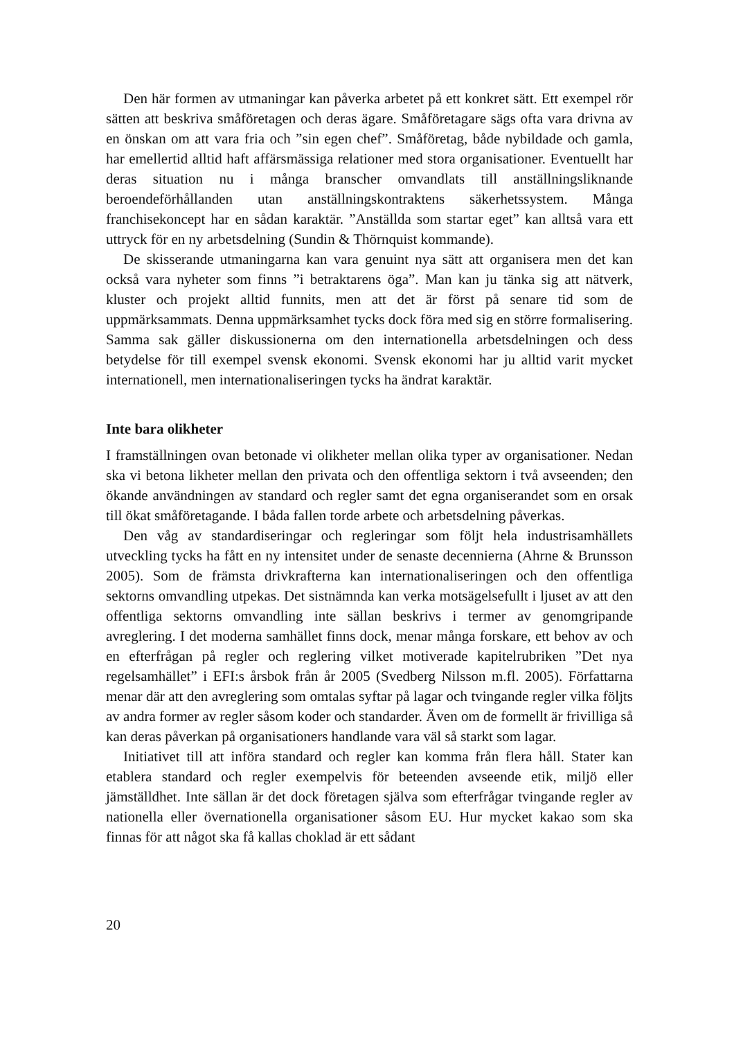Den här formen av utmaningar kan påverka arbetet på ett konkret sätt. Ett exempel rör sätten att beskriva småföretagen och deras ägare. Småföretagare sägs ofta vara drivna av en önskan om att vara fria och ”sin egen chef”. Småföretag, både nybildade och gamla, har emellertid alltid haft affärsmässiga relationer med stora organisationer. Eventuellt har deras situation nu i många branscher omvandlats till anställningsliknande beroendeförhållanden utan anställningskontraktens säkerhetssystem. Många franchisekoncept har en sådan karaktär. ”Anställda som startar eget” kan alltså vara ett uttryck för en ny arbetsdelning (Sundin & Thörnquist kommande).
De skisserande utmaningarna kan vara genuint nya sätt att organisera men det kan också vara nyheter som finns ”i betraktarens öga”. Man kan ju tänka sig att nätverk, kluster och projekt alltid funnits, men att det är först på senare tid som de uppmärksammats. Denna uppmärksamhet tycks dock föra med sig en större formalisering. Samma sak gäller diskussionerna om den internationella arbetsdelningen och dess betydelse för till exempel svensk ekonomi. Svensk ekonomi har ju alltid varit mycket internationell, men internationaliseringen tycks ha ändrat karaktär.
Inte bara olikheter
I framställningen ovan betonade vi olikheter mellan olika typer av organisationer. Nedan ska vi betona likheter mellan den privata och den offentliga sektorn i två avseenden; den ökande användningen av standard och regler samt det egna organiserandet som en orsak till ökat småföretagande. I båda fallen torde arbete och arbetsdelning påverkas.
Den våg av standardiseringar och regleringar som följt hela industrisamhällets utveckling tycks ha fått en ny intensitet under de senaste decennierna (Ahrne & Brunsson 2005). Som de främsta drivkrafterna kan internationaliseringen och den offentliga sektorns omvandling utpekas. Det sistnämnda kan verka motsägelsefullt i ljuset av att den offentliga sektorns omvandling inte sällan beskrivs i termer av genomgripande avreglering. I det moderna samhället finns dock, menar många forskare, ett behov av och en efterfrågan på regler och reglering vilket motiverade kapitelrubriken ”Det nya regelsamhället” i EFI:s årsbok från år 2005 (Svedberg Nilsson m.fl. 2005). Författarna menar där att den avreglering som omtalas syftar på lagar och tvingande regler vilka följts av andra former av regler såsom koder och standarder. Även om de formellt är frivilliga så kan deras påverkan på organisationers handlande vara väl så starkt som lagar.
Initiativet till att införa standard och regler kan komma från flera håll. Stater kan etablera standard och regler exempelvis för beteenden avseende etik, miljö eller jämställdhet. Inte sällan är det dock företagen själva som efterfrågar tvingande regler av nationella eller övernationella organisationer såsom EU. Hur mycket kakao som ska finnas för att något ska få kallas choklad är ett sådant
20